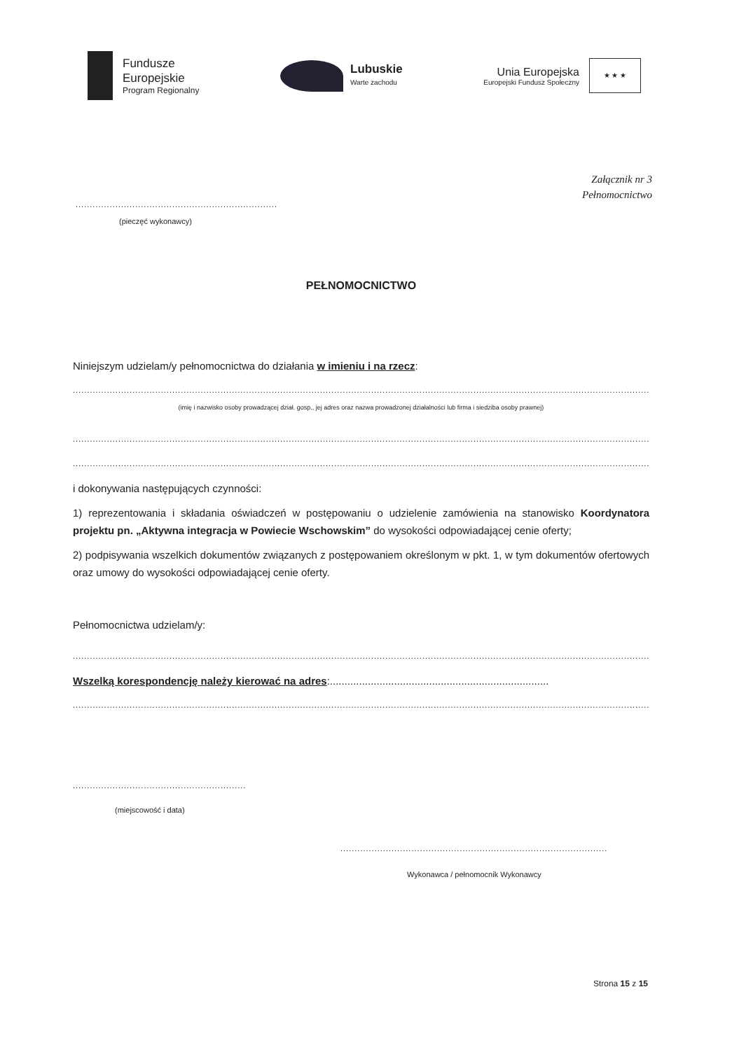Fundusze
Europejskie
Program Regionalny
Lubuskie
Warte zachodu
Unia Europejska
Europejski Fundusz Społeczny
★ ★ ★
Załącznik nr 3
Pełnomocnictwo
.......................................................................
(pieczęć wykonawcy)
PEŁNOMOCNICTWO
Niniejszym udzielam/y pełnomocnictwa do działania w imieniu i na rzecz:
....................................................................................................................................................................................................................
(imię i nazwisko osoby prowadzącej dział. gosp., jej adres oraz nazwa prowadzonej działalności lub firma i siedziba osoby prawnej)
....................................................................................................................................................................................................................
....................................................................................................................................................................................................................
i dokonywania następujących czynności:
1) reprezentowania i składania oświadczeń w postępowaniu o udzielenie zamówienia na stanowisko Koordynatora projektu pn. „Aktywna integracja w Powiecie Wschowskim” do wysokości odpowiadającej cenie oferty;
2) podpisywania wszelkich dokumentów związanych z postępowaniem określonym w pkt. 1, w tym dokumentów ofertowych oraz umowy do wysokości odpowiadającej cenie oferty.
Pełnomocnictwa udzielam/y:
....................................................................................................................................................................................................................
Wszelką korespondencję należy kierować na adres:...........................................................................
....................................................................................................................................................................................................................
.............................................................
(miejscowość i data)
..............................................................................................
Wykonawca / pełnomocnik Wykonawcy
Strona 15 z 15